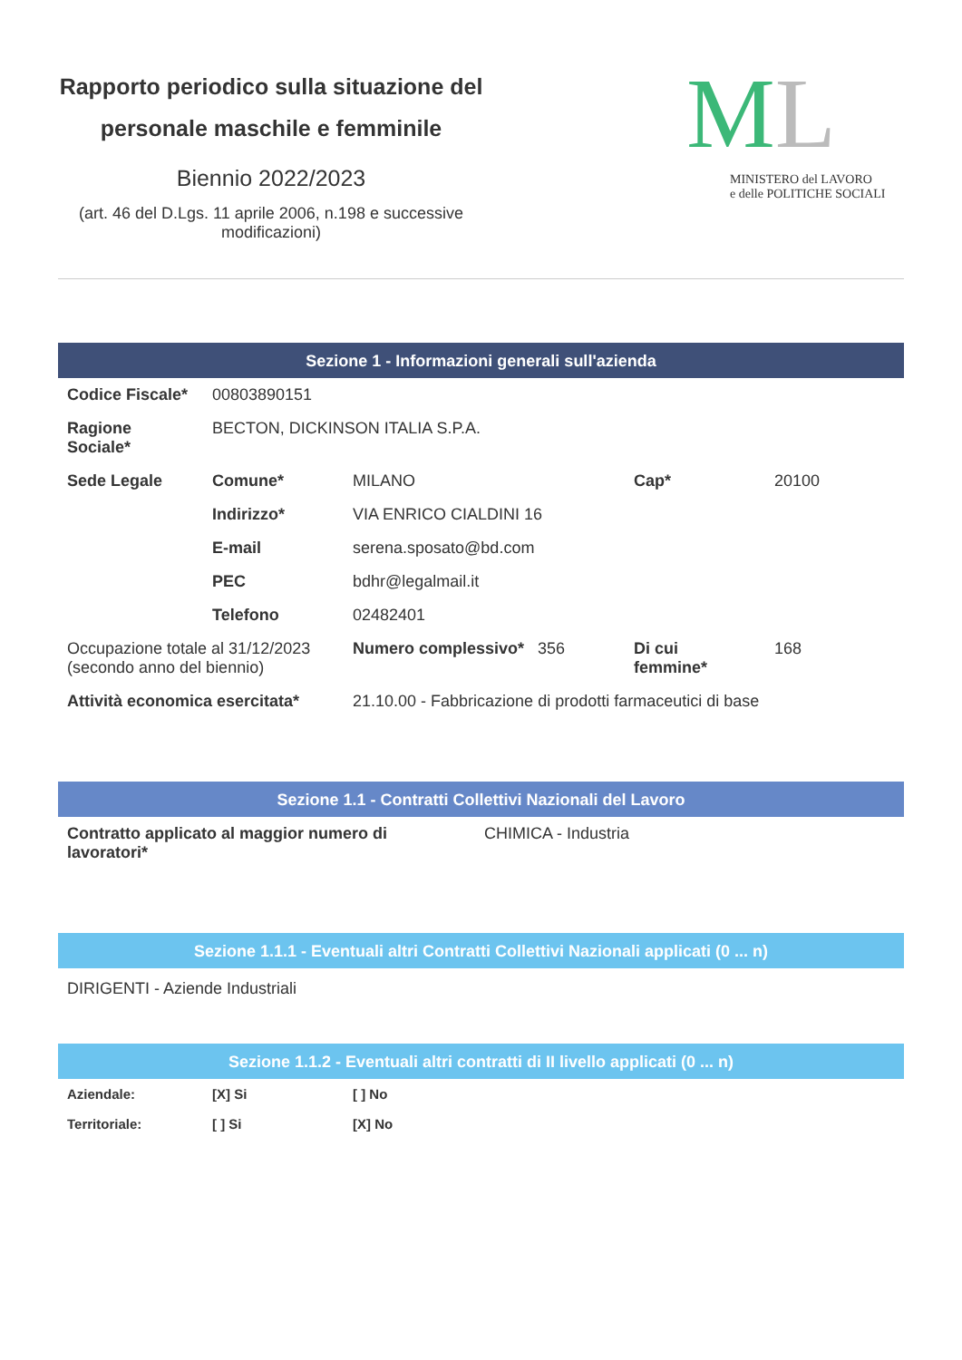Rapporto periodico sulla situazione del personale maschile e femminile
Biennio 2022/2023
(art. 46 del D.Lgs. 11 aprile 2006, n.198 e successive modificazioni)
ML
MINISTERO del LAVORO
e delle POLITICHE SOCIALI
Sezione 1 - Informazioni generali sull'azienda
| Codice Fiscale* | 00803890151 | | | |
| Ragione Sociale* | BECTON, DICKINSON ITALIA S.P.A. | | | |
| Sede Legale | Comune* | MILANO | Cap* | 20100 |
| | Indirizzo* | VIA ENRICO CIALDINI 16 | | |
| | E-mail | serena.sposato@bd.com | | |
| | PEC | bdhr@legalmail.it | | |
| | Telefono | 02482401 | | |
| Occupazione totale al 31/12/2023 (secondo anno del biennio) | | Numero complessivo* 356 | Di cui femmine* | 168 |
| Attività economica esercitata* | | 21.10.00 - Fabbricazione di prodotti farmaceutici di base | | |
Sezione 1.1 - Contratti Collettivi Nazionali del Lavoro
| Contratto applicato al maggior numero di lavoratori* | CHIMICA - Industria |
Sezione 1.1.1 - Eventuali altri Contratti Collettivi Nazionali applicati (0 ... n)
DIRIGENTI - Aziende Industriali
Sezione 1.1.2 - Eventuali altri contratti di II livello applicati (0 ... n)
| Aziendale: | [X] Si | [ ] No |
| Territoriale: | [ ] Si | [X] No |